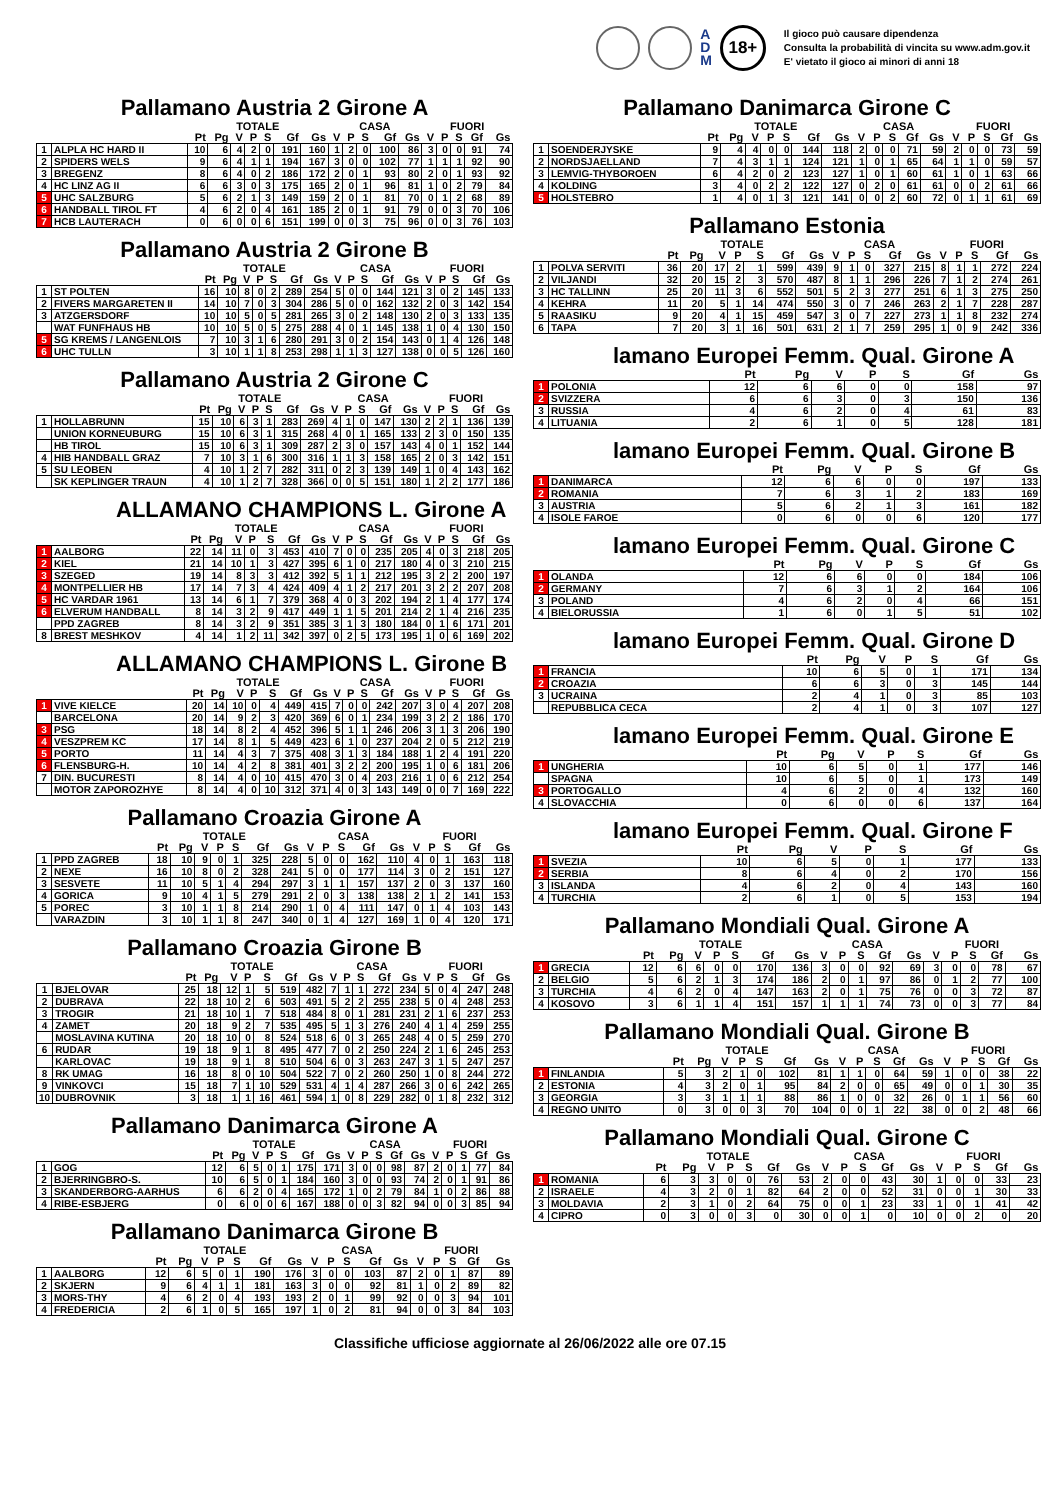A
D
M
18+
Il gioco può causare dipendenza
Consulta la probabilità di vincita su www.adm.gov.it
E' vietato il gioco ai minori di anni 18
Pallamano Austria 2 Girone A
| | | TOTALE | | | | | | | CASA | | | | | FUORI | | | | |
| --- | --- | --- | --- | --- | --- | --- | --- | --- | --- | --- | --- | --- | --- | --- | --- | --- | --- | --- |
| | | Pt | Pg | V | P | S | Gf | Gs | V | P | S | Gf | Gs | V | P | S | Gf | Gs |
| 1 | ALPLA HC HARD II | 10 | 6 | 4 | 2 | 0 | 191 | 160 | 1 | 2 | 0 | 100 | 86 | 3 | 0 | 0 | 91 | 74 |
| 2 | SPIDERS WELS | 9 | 6 | 4 | 1 | 1 | 194 | 167 | 3 | 0 | 0 | 102 | 77 | 1 | 1 | 1 | 92 | 90 |
| 3 | BREGENZ | 8 | 6 | 4 | 0 | 2 | 186 | 172 | 2 | 0 | 1 | 93 | 80 | 2 | 0 | 1 | 93 | 92 |
| 4 | HC LINZ AG II | 6 | 6 | 3 | 0 | 3 | 175 | 165 | 2 | 0 | 1 | 96 | 81 | 1 | 0 | 2 | 79 | 84 |
| 5 | UHC SALZBURG | 5 | 6 | 2 | 1 | 3 | 149 | 159 | 2 | 0 | 1 | 81 | 70 | 0 | 1 | 2 | 68 | 89 |
| 6 | HANDBALL TIROL FT | 4 | 6 | 2 | 0 | 4 | 161 | 185 | 2 | 0 | 1 | 91 | 79 | 0 | 0 | 3 | 70 | 106 |
| 7 | HCB LAUTERACH | 0 | 6 | 0 | 0 | 6 | 151 | 199 | 0 | 0 | 3 | 75 | 96 | 0 | 0 | 3 | 76 | 103 |
Pallamano Austria 2 Girone B
| | | TOTALE | | | | | | | CASA | | | | | FUORI | | | | |
| --- | --- | --- | --- | --- | --- | --- | --- | --- | --- | --- | --- | --- | --- | --- | --- | --- | --- | --- |
| | | Pt | Pg | V | P | S | Gf | Gs | V | P | S | Gf | Gs | V | P | S | Gf | Gs |
| 1 | ST POLTEN | 16 | 10 | 8 | 0 | 2 | 289 | 254 | 5 | 0 | 0 | 144 | 121 | 3 | 0 | 2 | 145 | 133 |
| 2 | FIVERS MARGARETEN II | 14 | 10 | 7 | 0 | 3 | 304 | 286 | 5 | 0 | 0 | 162 | 132 | 2 | 0 | 3 | 142 | 154 |
| 3 | ATZGERSDORF | 10 | 10 | 5 | 0 | 5 | 281 | 265 | 3 | 0 | 2 | 148 | 130 | 2 | 0 | 3 | 133 | 135 |
| | WAT FUNFHAUS HB | 10 | 10 | 5 | 0 | 5 | 275 | 288 | 4 | 0 | 1 | 145 | 138 | 1 | 0 | 4 | 130 | 150 |
| 5 | SG KREMS / LANGENLOIS | 7 | 10 | 3 | 1 | 6 | 280 | 291 | 3 | 0 | 2 | 154 | 143 | 0 | 1 | 4 | 126 | 148 |
| 6 | UHC TULLN | 3 | 10 | 1 | 1 | 8 | 253 | 298 | 1 | 1 | 3 | 127 | 138 | 0 | 0 | 5 | 126 | 160 |
Pallamano Austria 2 Girone C
| | | TOTALE | | | | | | | CASA | | | | | FUORI | | | | |
| --- | --- | --- | --- | --- | --- | --- | --- | --- | --- | --- | --- | --- | --- | --- | --- | --- | --- | --- |
| | | Pt | Pg | V | P | S | Gf | Gs | V | P | S | Gf | Gs | V | P | S | Gf | Gs |
| 1 | HOLLABRUNN | 15 | 10 | 6 | 3 | 1 | 283 | 269 | 4 | 1 | 0 | 147 | 130 | 2 | 2 | 1 | 136 | 139 |
| | UNION KORNEUBURG | 15 | 10 | 6 | 3 | 1 | 315 | 268 | 4 | 0 | 1 | 165 | 133 | 2 | 3 | 0 | 150 | 135 |
| | HB TIROL | 15 | 10 | 6 | 3 | 1 | 309 | 287 | 2 | 3 | 0 | 157 | 143 | 4 | 0 | 1 | 152 | 144 |
| 4 | HIB HANDBALL GRAZ | 7 | 10 | 3 | 1 | 6 | 300 | 316 | 1 | 1 | 3 | 158 | 165 | 2 | 0 | 3 | 142 | 151 |
| 5 | SU LEOBEN | 4 | 10 | 1 | 2 | 7 | 282 | 311 | 0 | 2 | 3 | 139 | 149 | 1 | 0 | 4 | 143 | 162 |
| | SK KEPLINGER TRAUN | 4 | 10 | 1 | 2 | 7 | 328 | 366 | 0 | 0 | 5 | 151 | 180 | 1 | 2 | 2 | 177 | 186 |
ALLAMANO CHAMPIONS L. Girone A
| | | TOTALE | | | | | | | CASA | | | | | FUORI | | | | |
| --- | --- | --- | --- | --- | --- | --- | --- | --- | --- | --- | --- | --- | --- | --- | --- | --- | --- | --- |
| | | Pt | Pg | V | P | S | Gf | Gs | V | P | S | Gf | Gs | V | P | S | Gf | Gs |
| 1 | AALBORG | 22 | 14 | 11 | 0 | 3 | 453 | 410 | 7 | 0 | 0 | 235 | 205 | 4 | 0 | 3 | 218 | 205 |
| 2 | KIEL | 21 | 14 | 10 | 1 | 3 | 427 | 395 | 6 | 1 | 0 | 217 | 180 | 4 | 0 | 3 | 210 | 215 |
| 3 | SZEGED | 19 | 14 | 8 | 3 | 3 | 412 | 392 | 5 | 1 | 1 | 212 | 195 | 3 | 2 | 2 | 200 | 197 |
| 4 | MONTPELLIER HB | 17 | 14 | 7 | 3 | 4 | 424 | 409 | 4 | 1 | 2 | 217 | 201 | 3 | 2 | 2 | 207 | 208 |
| 5 | HC VARDAR 1961 | 13 | 14 | 6 | 1 | 7 | 379 | 368 | 4 | 0 | 3 | 202 | 194 | 2 | 1 | 4 | 177 | 174 |
| 6 | ELVERUM HANDBALL | 8 | 14 | 3 | 2 | 9 | 417 | 449 | 1 | 1 | 5 | 201 | 214 | 2 | 1 | 4 | 216 | 235 |
| | PPD ZAGREB | 8 | 14 | 3 | 2 | 9 | 351 | 385 | 3 | 1 | 3 | 180 | 184 | 0 | 1 | 6 | 171 | 201 |
| 8 | BREST MESHKOV | 4 | 14 | 1 | 2 | 11 | 342 | 397 | 0 | 2 | 5 | 173 | 195 | 1 | 0 | 6 | 169 | 202 |
ALLAMANO CHAMPIONS L. Girone B
| | | TOTALE | | | | | | | CASA | | | | | FUORI | | | | |
| --- | --- | --- | --- | --- | --- | --- | --- | --- | --- | --- | --- | --- | --- | --- | --- | --- | --- | --- |
| | | Pt | Pg | V | P | S | Gf | Gs | V | P | S | Gf | Gs | V | P | S | Gf | Gs |
| 1 | VIVE KIELCE | 20 | 14 | 10 | 0 | 4 | 449 | 415 | 7 | 0 | 0 | 242 | 207 | 3 | 0 | 4 | 207 | 208 |
| | BARCELONA | 20 | 14 | 9 | 2 | 3 | 420 | 369 | 6 | 0 | 1 | 234 | 199 | 3 | 2 | 2 | 186 | 170 |
| 3 | PSG | 18 | 14 | 8 | 2 | 4 | 452 | 396 | 5 | 1 | 1 | 246 | 206 | 3 | 1 | 3 | 206 | 190 |
| 4 | VESZPREM KC | 17 | 14 | 8 | 1 | 5 | 449 | 423 | 6 | 1 | 0 | 237 | 204 | 2 | 0 | 5 | 212 | 219 |
| 5 | PORTO | 11 | 14 | 4 | 3 | 7 | 375 | 408 | 3 | 1 | 3 | 184 | 188 | 1 | 2 | 4 | 191 | 220 |
| 6 | FLENSBURG-H. | 10 | 14 | 4 | 2 | 8 | 381 | 401 | 3 | 2 | 2 | 200 | 195 | 1 | 0 | 6 | 181 | 206 |
| 7 | DIN. BUCURESTI | 8 | 14 | 4 | 0 | 10 | 415 | 470 | 3 | 0 | 4 | 203 | 216 | 1 | 0 | 6 | 212 | 254 |
| | MOTOR ZAPOROZHYE | 8 | 14 | 4 | 0 | 10 | 312 | 371 | 4 | 0 | 3 | 143 | 149 | 0 | 0 | 7 | 169 | 222 |
Pallamano Croazia Girone A
| | | TOTALE | | | | | | | CASA | | | | | FUORI | | | | |
| --- | --- | --- | --- | --- | --- | --- | --- | --- | --- | --- | --- | --- | --- | --- | --- | --- | --- | --- |
| | | Pt | Pg | V | P | S | Gf | Gs | V | P | S | Gf | Gs | V | P | S | Gf | Gs |
| 1 | PPD ZAGREB | 18 | 10 | 9 | 0 | 1 | 325 | 228 | 5 | 0 | 0 | 162 | 110 | 4 | 0 | 1 | 163 | 118 |
| 2 | NEXE | 16 | 10 | 8 | 0 | 2 | 328 | 241 | 5 | 0 | 0 | 177 | 114 | 3 | 0 | 2 | 151 | 127 |
| 3 | SESVETE | 11 | 10 | 5 | 1 | 4 | 294 | 297 | 3 | 1 | 1 | 157 | 137 | 2 | 0 | 3 | 137 | 160 |
| 4 | GORICA | 9 | 10 | 4 | 1 | 5 | 279 | 291 | 2 | 0 | 3 | 138 | 138 | 2 | 1 | 2 | 141 | 153 |
| 5 | POREC | 3 | 10 | 1 | 1 | 8 | 214 | 290 | 1 | 0 | 4 | 111 | 147 | 0 | 1 | 4 | 103 | 143 |
| | VARAZDIN | 3 | 10 | 1 | 1 | 8 | 247 | 340 | 0 | 1 | 4 | 127 | 169 | 1 | 0 | 4 | 120 | 171 |
Pallamano Croazia Girone B
| | | TOTALE | | | | | | | CASA | | | | | FUORI | | | | |
| --- | --- | --- | --- | --- | --- | --- | --- | --- | --- | --- | --- | --- | --- | --- | --- | --- | --- | --- |
| | | Pt | Pg | V | P | S | Gf | Gs | V | P | S | Gf | Gs | V | P | S | Gf | Gs |
| 1 | BJELOVAR | 25 | 18 | 12 | 1 | 5 | 519 | 482 | 7 | 1 | 1 | 272 | 234 | 5 | 0 | 4 | 247 | 248 |
| 2 | DUBRAVA | 22 | 18 | 10 | 2 | 6 | 503 | 491 | 5 | 2 | 2 | 255 | 238 | 5 | 0 | 4 | 248 | 253 |
| 3 | TROGIR | 21 | 18 | 10 | 1 | 7 | 518 | 484 | 8 | 0 | 1 | 281 | 231 | 2 | 1 | 6 | 237 | 253 |
| 4 | ZAMET | 20 | 18 | 9 | 2 | 7 | 535 | 495 | 5 | 1 | 3 | 276 | 240 | 4 | 1 | 4 | 259 | 255 |
| | MOSLAVINA KUTINA | 20 | 18 | 10 | 0 | 8 | 524 | 518 | 6 | 0 | 3 | 265 | 248 | 4 | 0 | 5 | 259 | 270 |
| 6 | RUDAR | 19 | 18 | 9 | 1 | 8 | 495 | 477 | 7 | 0 | 2 | 250 | 224 | 2 | 1 | 6 | 245 | 253 |
| | KARLOVAC | 19 | 18 | 9 | 1 | 8 | 510 | 504 | 6 | 0 | 3 | 263 | 247 | 3 | 1 | 5 | 247 | 257 |
| 8 | RK UMAG | 16 | 18 | 8 | 0 | 10 | 504 | 522 | 7 | 0 | 2 | 260 | 250 | 1 | 0 | 8 | 244 | 272 |
| 9 | VINKOVCI | 15 | 18 | 7 | 1 | 10 | 529 | 531 | 4 | 1 | 4 | 287 | 266 | 3 | 0 | 6 | 242 | 265 |
| 10 | DUBROVNIK | 3 | 18 | 1 | 1 | 16 | 461 | 594 | 1 | 0 | 8 | 229 | 282 | 0 | 1 | 8 | 232 | 312 |
Pallamano Danimarca Girone A
| | | TOTALE | | | | | | | CASA | | | | | FUORI | | | | |
| --- | --- | --- | --- | --- | --- | --- | --- | --- | --- | --- | --- | --- | --- | --- | --- | --- | --- | --- |
| | | Pt | Pg | V | P | S | Gf | Gs | V | P | S | Gf | Gs | V | P | S | Gf | Gs |
| 1 | GOG | 12 | 6 | 5 | 0 | 1 | 175 | 171 | 3 | 0 | 0 | 98 | 87 | 2 | 0 | 1 | 77 | 84 |
| 2 | BJERRINGBRO-S. | 10 | 6 | 5 | 0 | 1 | 184 | 160 | 3 | 0 | 0 | 93 | 74 | 2 | 0 | 1 | 91 | 86 |
| 3 | SKANDERBORG-AARHUS | 6 | 6 | 2 | 0 | 4 | 165 | 172 | 1 | 0 | 2 | 79 | 84 | 1 | 0 | 2 | 86 | 88 |
| 4 | RIBE-ESBJERG | 0 | 6 | 0 | 0 | 6 | 167 | 188 | 0 | 0 | 3 | 82 | 94 | 0 | 0 | 3 | 85 | 94 |
Pallamano Danimarca Girone B
| | | TOTALE | | | | | | | CASA | | | | | FUORI | | | | |
| --- | --- | --- | --- | --- | --- | --- | --- | --- | --- | --- | --- | --- | --- | --- | --- | --- | --- | --- |
| | | Pt | Pg | V | P | S | Gf | Gs | V | P | S | Gf | Gs | V | P | S | Gf | Gs |
| 1 | AALBORG | 12 | 6 | 5 | 0 | 1 | 190 | 176 | 3 | 0 | 0 | 103 | 87 | 2 | 0 | 1 | 87 | 89 |
| 2 | SKJERN | 9 | 6 | 4 | 1 | 1 | 181 | 163 | 3 | 0 | 0 | 92 | 81 | 1 | 0 | 2 | 89 | 82 |
| 3 | MORS-THY | 4 | 6 | 2 | 0 | 4 | 193 | 193 | 2 | 0 | 1 | 99 | 92 | 0 | 0 | 3 | 94 | 101 |
| 4 | FREDERICIA | 2 | 6 | 1 | 0 | 5 | 165 | 197 | 1 | 0 | 2 | 81 | 94 | 0 | 0 | 3 | 84 | 103 |
Pallamano Danimarca Girone C
| | | TOTALE | | | | | | | CASA | | | | | FUORI | | | | |
| --- | --- | --- | --- | --- | --- | --- | --- | --- | --- | --- | --- | --- | --- | --- | --- | --- | --- | --- |
| | | Pt | Pg | V | P | S | Gf | Gs | V | P | S | Gf | Gs | V | P | S | Gf | Gs |
| 1 | SOENDERJYSKE | 9 | 4 | 4 | 0 | 0 | 144 | 118 | 2 | 0 | 0 | 71 | 59 | 2 | 0 | 0 | 73 | 59 |
| 2 | NORDSJAELLAND | 7 | 4 | 3 | 1 | 1 | 124 | 121 | 1 | 0 | 1 | 65 | 64 | 1 | 1 | 0 | 59 | 57 |
| 3 | LEMVIG-THYBOROEN | 6 | 4 | 2 | 0 | 2 | 123 | 127 | 1 | 0 | 1 | 60 | 61 | 1 | 0 | 1 | 63 | 66 |
| 4 | KOLDING | 3 | 4 | 0 | 2 | 2 | 122 | 127 | 0 | 2 | 0 | 61 | 61 | 0 | 0 | 2 | 61 | 66 |
| 5 | HOLSTEBRO | 1 | 4 | 0 | 1 | 3 | 121 | 141 | 0 | 0 | 2 | 60 | 72 | 0 | 1 | 1 | 61 | 69 |
Pallamano Estonia
| | | TOTALE | | | | | | | CASA | | | | | FUORI | | | | |
| --- | --- | --- | --- | --- | --- | --- | --- | --- | --- | --- | --- | --- | --- | --- | --- | --- | --- | --- |
| | | Pt | Pg | V | P | S | Gf | Gs | V | P | S | Gf | Gs | V | P | S | Gf | Gs |
| 1 | POLVA SERVITI | 36 | 20 | 17 | 2 | 1 | 599 | 439 | 9 | 1 | 0 | 327 | 215 | 8 | 1 | 1 | 272 | 224 |
| 2 | VILJANDI | 32 | 20 | 15 | 2 | 3 | 570 | 487 | 8 | 1 | 1 | 296 | 226 | 7 | 1 | 2 | 274 | 261 |
| 3 | HC TALLINN | 25 | 20 | 11 | 3 | 6 | 552 | 501 | 5 | 2 | 3 | 277 | 251 | 6 | 1 | 3 | 275 | 250 |
| 4 | KEHRA | 11 | 20 | 5 | 1 | 14 | 474 | 550 | 3 | 0 | 7 | 246 | 263 | 2 | 1 | 7 | 228 | 287 |
| 5 | RAASIKU | 9 | 20 | 4 | 1 | 15 | 459 | 547 | 3 | 0 | 7 | 227 | 273 | 1 | 1 | 8 | 232 | 274 |
| 6 | TAPA | 7 | 20 | 3 | 1 | 16 | 501 | 631 | 2 | 1 | 7 | 259 | 295 | 1 | 0 | 9 | 242 | 336 |
lamano Europei Femm. Qual. Girone A
| | | Pt | Pg | V | P | S | Gf | Gs |
| --- | --- | --- | --- | --- | --- | --- | --- | --- |
| 1 | POLONIA | 12 | 6 | 6 | 0 | 0 | 158 | 97 |
| 2 | SVIZZERA | 6 | 6 | 3 | 0 | 3 | 150 | 136 |
| 3 | RUSSIA | 4 | 6 | 2 | 0 | 4 | 61 | 83 |
| 4 | LITUANIA | 2 | 6 | 1 | 0 | 5 | 128 | 181 |
lamano Europei Femm. Qual. Girone B
| | | Pt | Pg | V | P | S | Gf | Gs |
| --- | --- | --- | --- | --- | --- | --- | --- | --- |
| 1 | DANIMARCA | 12 | 6 | 6 | 0 | 0 | 197 | 133 |
| 2 | ROMANIA | 7 | 6 | 3 | 1 | 2 | 183 | 169 |
| 3 | AUSTRIA | 5 | 6 | 2 | 1 | 3 | 161 | 182 |
| 4 | ISOLE FAROE | 0 | 6 | 0 | 0 | 6 | 120 | 177 |
lamano Europei Femm. Qual. Girone C
| | | Pt | Pg | V | P | S | Gf | Gs |
| --- | --- | --- | --- | --- | --- | --- | --- | --- |
| 1 | OLANDA | 12 | 6 | 6 | 0 | 0 | 184 | 106 |
| 2 | GERMANY | 7 | 6 | 3 | 1 | 2 | 164 | 106 |
| 3 | POLAND | 4 | 6 | 2 | 0 | 4 | 66 | 151 |
| 4 | BIELORUSSIA | 1 | 6 | 0 | 1 | 5 | 51 | 102 |
lamano Europei Femm. Qual. Girone D
| | | Pt | Pg | V | P | S | Gf | Gs |
| --- | --- | --- | --- | --- | --- | --- | --- | --- |
| 1 | FRANCIA | 10 | 6 | 5 | 0 | 1 | 171 | 134 |
| 2 | CROAZIA | 6 | 6 | 3 | 0 | 3 | 145 | 144 |
| 3 | UCRAINA | 2 | 4 | 1 | 0 | 3 | 85 | 103 |
| | REPUBBLICA CECA | 2 | 4 | 1 | 0 | 3 | 107 | 127 |
lamano Europei Femm. Qual. Girone E
| | | Pt | Pg | V | P | S | Gf | Gs |
| --- | --- | --- | --- | --- | --- | --- | --- | --- |
| 1 | UNGHERIA | 10 | 6 | 5 | 0 | 1 | 177 | 146 |
| | SPAGNA | 10 | 6 | 5 | 0 | 1 | 173 | 149 |
| 3 | PORTOGALLO | 4 | 6 | 2 | 0 | 4 | 132 | 160 |
| 4 | SLOVACCHIA | 0 | 6 | 0 | 0 | 6 | 137 | 164 |
lamano Europei Femm. Qual. Girone F
| | | Pt | Pg | V | P | S | Gf | Gs |
| --- | --- | --- | --- | --- | --- | --- | --- | --- |
| 1 | SVEZIA | 10 | 6 | 5 | 0 | 1 | 177 | 133 |
| 2 | SERBIA | 8 | 6 | 4 | 0 | 2 | 170 | 156 |
| 3 | ISLANDA | 4 | 6 | 2 | 0 | 4 | 143 | 160 |
| 4 | TURCHIA | 2 | 6 | 1 | 0 | 5 | 153 | 194 |
Pallamano Mondiali Qual. Girone A
| | | TOTALE | | | | | | | CASA | | | | | FUORI | | | | |
| --- | --- | --- | --- | --- | --- | --- | --- | --- | --- | --- | --- | --- | --- | --- | --- | --- | --- | --- |
| | | Pt | Pg | V | P | S | Gf | Gs | V | P | S | Gf | Gs | V | P | S | Gf | Gs |
| 1 | GRECIA | 12 | 6 | 6 | 0 | 0 | 170 | 136 | 3 | 0 | 0 | 92 | 69 | 3 | 0 | 0 | 78 | 67 |
| 2 | BELGIO | 5 | 6 | 2 | 1 | 3 | 174 | 186 | 2 | 0 | 1 | 97 | 86 | 0 | 1 | 2 | 77 | 100 |
| 3 | TURCHIA | 4 | 6 | 2 | 0 | 4 | 147 | 163 | 2 | 0 | 1 | 75 | 76 | 0 | 0 | 3 | 72 | 87 |
| 4 | KOSOVO | 3 | 6 | 1 | 1 | 4 | 151 | 157 | 1 | 1 | 1 | 74 | 73 | 0 | 0 | 3 | 77 | 84 |
Pallamano Mondiali Qual. Girone B
| | | TOTALE | | | | | | | CASA | | | | | FUORI | | | | |
| --- | --- | --- | --- | --- | --- | --- | --- | --- | --- | --- | --- | --- | --- | --- | --- | --- | --- | --- |
| | | Pt | Pg | V | P | S | Gf | Gs | V | P | S | Gf | Gs | V | P | S | Gf | Gs |
| 1 | FINLANDIA | 5 | 3 | 2 | 1 | 0 | 102 | 81 | 1 | 1 | 0 | 64 | 59 | 1 | 0 | 0 | 38 | 22 |
| 2 | ESTONIA | 4 | 3 | 2 | 0 | 1 | 95 | 84 | 2 | 0 | 0 | 65 | 49 | 0 | 0 | 1 | 30 | 35 |
| 3 | GEORGIA | 3 | 3 | 1 | 1 | 1 | 88 | 86 | 1 | 0 | 0 | 32 | 26 | 0 | 1 | 1 | 56 | 60 |
| 4 | REGNO UNITO | 0 | 3 | 0 | 0 | 3 | 70 | 104 | 0 | 0 | 1 | 22 | 38 | 0 | 0 | 2 | 48 | 66 |
Pallamano Mondiali Qual. Girone C
| | | TOTALE | | | | | | | CASA | | | | | FUORI | | | | |
| --- | --- | --- | --- | --- | --- | --- | --- | --- | --- | --- | --- | --- | --- | --- | --- | --- | --- | --- |
| | | Pt | Pg | V | P | S | Gf | Gs | V | P | S | Gf | Gs | V | P | S | Gf | Gs |
| 1 | ROMANIA | 6 | 3 | 3 | 0 | 0 | 76 | 53 | 2 | 0 | 0 | 43 | 30 | 1 | 0 | 0 | 33 | 23 |
| 2 | ISRAELE | 4 | 3 | 2 | 0 | 1 | 82 | 64 | 2 | 0 | 0 | 52 | 31 | 0 | 0 | 1 | 30 | 33 |
| 3 | MOLDAVIA | 2 | 3 | 1 | 0 | 2 | 64 | 75 | 0 | 0 | 1 | 23 | 33 | 1 | 0 | 1 | 41 | 42 |
| 4 | CIPRO | 0 | 3 | 0 | 0 | 3 | 0 | 30 | 0 | 0 | 1 | 0 | 10 | 0 | 0 | 2 | 0 | 20 |
Classifiche ufficiose aggiornate al 26/06/2022 alle ore 07.15